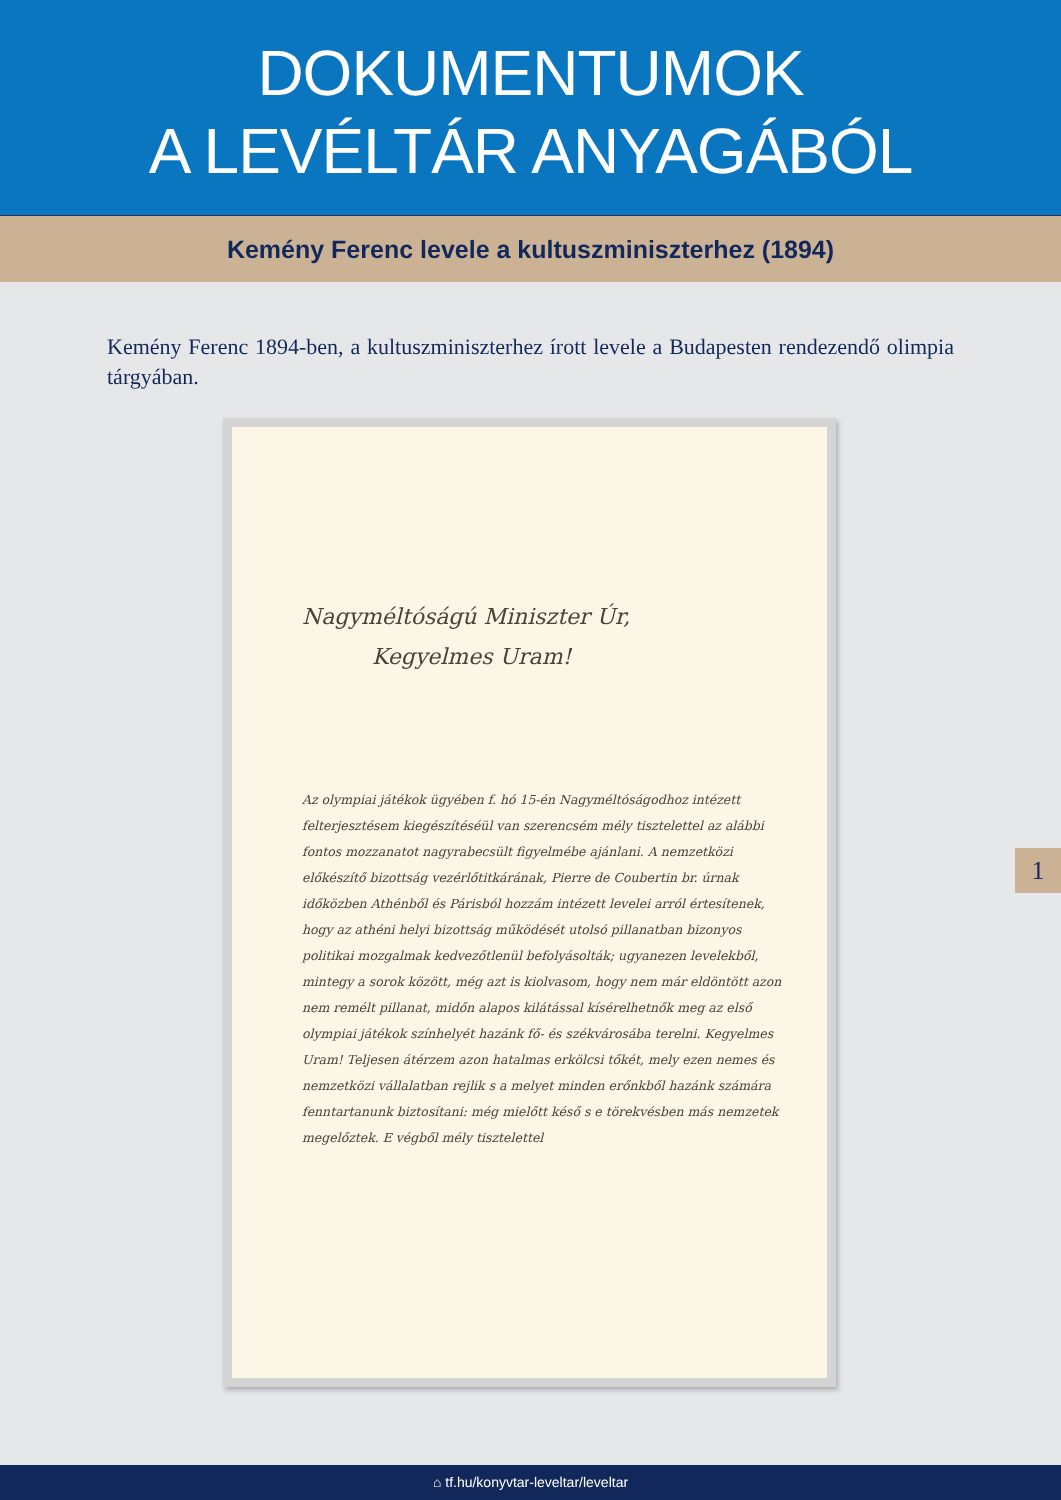DOKUMENTUMOK
A LEVÉLTÁR ANYAGÁBÓL
Kemény Ferenc levele a kultuszminiszterhez (1894)
Kemény Ferenc 1894-ben, a kultuszminiszterhez írott levele a Budapesten rendezendő olimpia tárgyában.
Nagyméltóságú Miniszter Úr,
Kegyelmes Uram!
Az olympiai játékok ügyében f. hó 15-én Nagyméltóságodhoz intézett felterjesztésem kiegészítéséül van szerencsém mély tisztelettel az alábbi fontos mozzanatot nagyrabecsült figyelmébe ajánlani. A nemzetközi előkészítő bizottság vezérlőtitkárának, Pierre de Coubertin br. úrnak időközben Athénből és Párisból hozzám intézett levelei arról értesítenek, hogy az athéni helyi bizottság működését utolsó pillanatban bizonyos politikai mozgalmak kedvezőtlenül befolyásolták; ugyanezen levelekből, mintegy a sorok között, még azt is kiolvasom, hogy nem már eldöntött azon nem remélt pillanat, midőn alapos kilátással kísérelhetnők meg az első olympiai játékok színhelyét hazánk fő- és székvárosába terelni. Kegyelmes Uram! Teljesen átérzem azon hatalmas erkölcsi tőkét, mely ezen nemes és nemzetközi vállalatban rejlik s a melyet minden erőnkből hazánk számára fenntartanunk biztosítani: még mielőtt késő s e törekvésben más nemzetek megelőztek. E végből mély tisztelettel
1
⌂ tf.hu/konyvtar-leveltar/leveltar